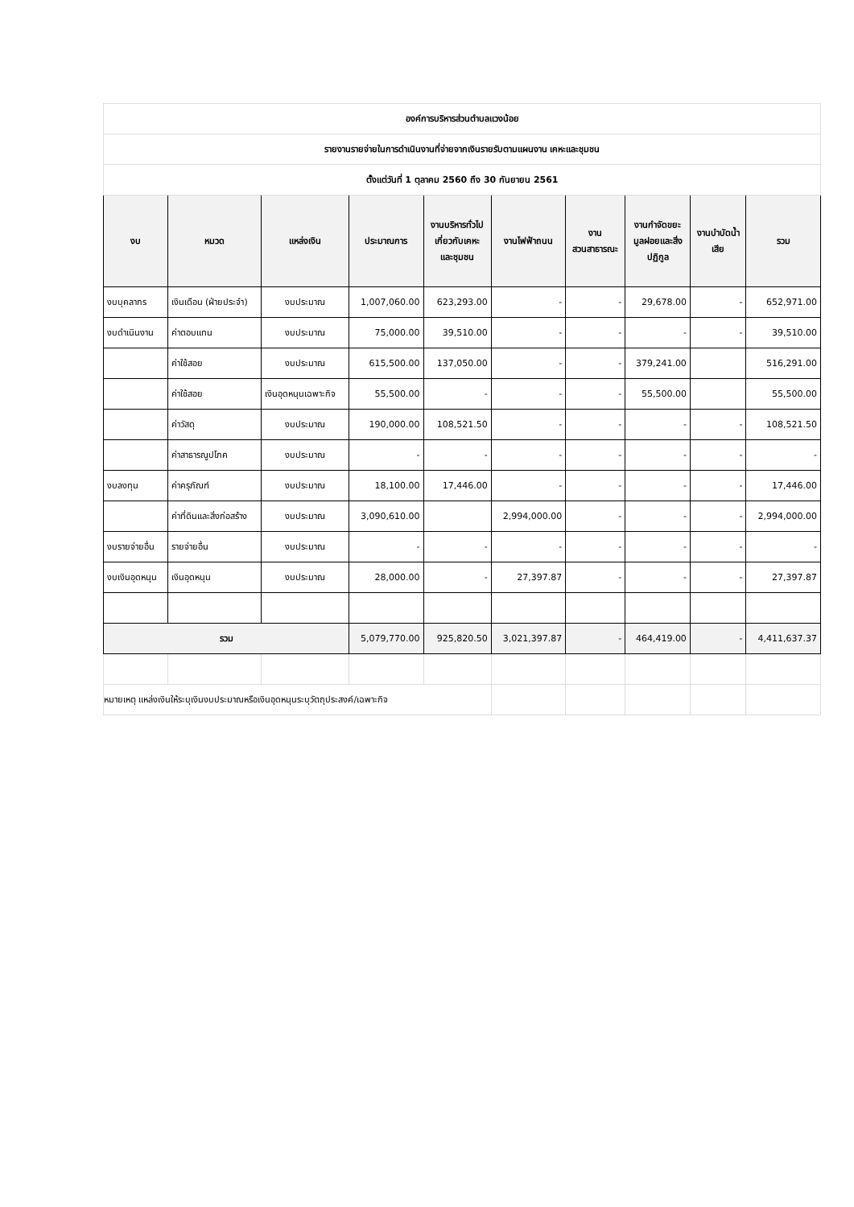| องค์การบริหารส่วนตำบลแวงน้อย | | | | | | | | | |
| รายงานรายจ่ายในการดำเนินงานที่จ่ายจากเงินรายรับตามแผนงาน เคหะและชุมชน | | | | | | | | | |
| ตั้งแต่วันที่ 1 ตุลาคม 2560 ถึง 30 กันยายน 2561 | | | | | | | | | |
| งบ | หมวด | แหล่งเงิน | ประมาณการ | งานบริหารทั่วไป เกี่ยวกับเคหะ และชุมชน | งานไฟฟ้าถนน | งาน สวนสาธารณะ | งานกำจัดขยะ มูลฝอยและสิ่ง ปฏิกูล | งานบำบัดน้ำ เสีย | รวม |
| งบบุคลากร | เงินเดือน (ฝ่ายประจำ) | งบประมาณ | 1,007,060.00 | 623,293.00 | - | - | 29,678.00 | - | 652,971.00 |
| งบดำเนินงาน | ค่าตอบแทน | งบประมาณ | 75,000.00 | 39,510.00 | - | - | - | - | 39,510.00 |
| | ค่าใช้สอย | งบประมาณ | 615,500.00 | 137,050.00 | - | - | 379,241.00 | | 516,291.00 |
| | ค่าใช้สอย | เงินอุดหนุนเฉพาะกิจ | 55,500.00 | - | - | - | 55,500.00 | | 55,500.00 |
| | ค่าวัสดุ | งบประมาณ | 190,000.00 | 108,521.50 | - | - | - | - | 108,521.50 |
| | ค่าสาธารณูปโภค | งบประมาณ | - | - | - | - | - | - | - |
| งบลงทุน | ค่าครุภัณฑ์ | งบประมาณ | 18,100.00 | 17,446.00 | - | - | - | - | 17,446.00 |
| | ค่าที่ดินและสิ่งก่อสร้าง | งบประมาณ | 3,090,610.00 | | 2,994,000.00 | - | - | - | 2,994,000.00 |
| งบรายจ่ายอื่น | รายจ่ายอื่น | งบประมาณ | - | - | - | - | - | - | - |
| งบเงินอุดหนุน | เงินอุดหนุน | งบประมาณ | 28,000.00 | - | 27,397.87 | - | - | - | 27,397.87 |
| รวม | | | 5,079,770.00 | 925,820.50 | 3,021,397.87 | - | 464,419.00 | - | 4,411,637.37 |
| หมายเหตุ แหล่งเงินให้ระบุเงินงบประมาณหรือเงินอุดหนุนระบุวัตถุประสงค์/เฉพาะกิจ | | | | | | | | | |